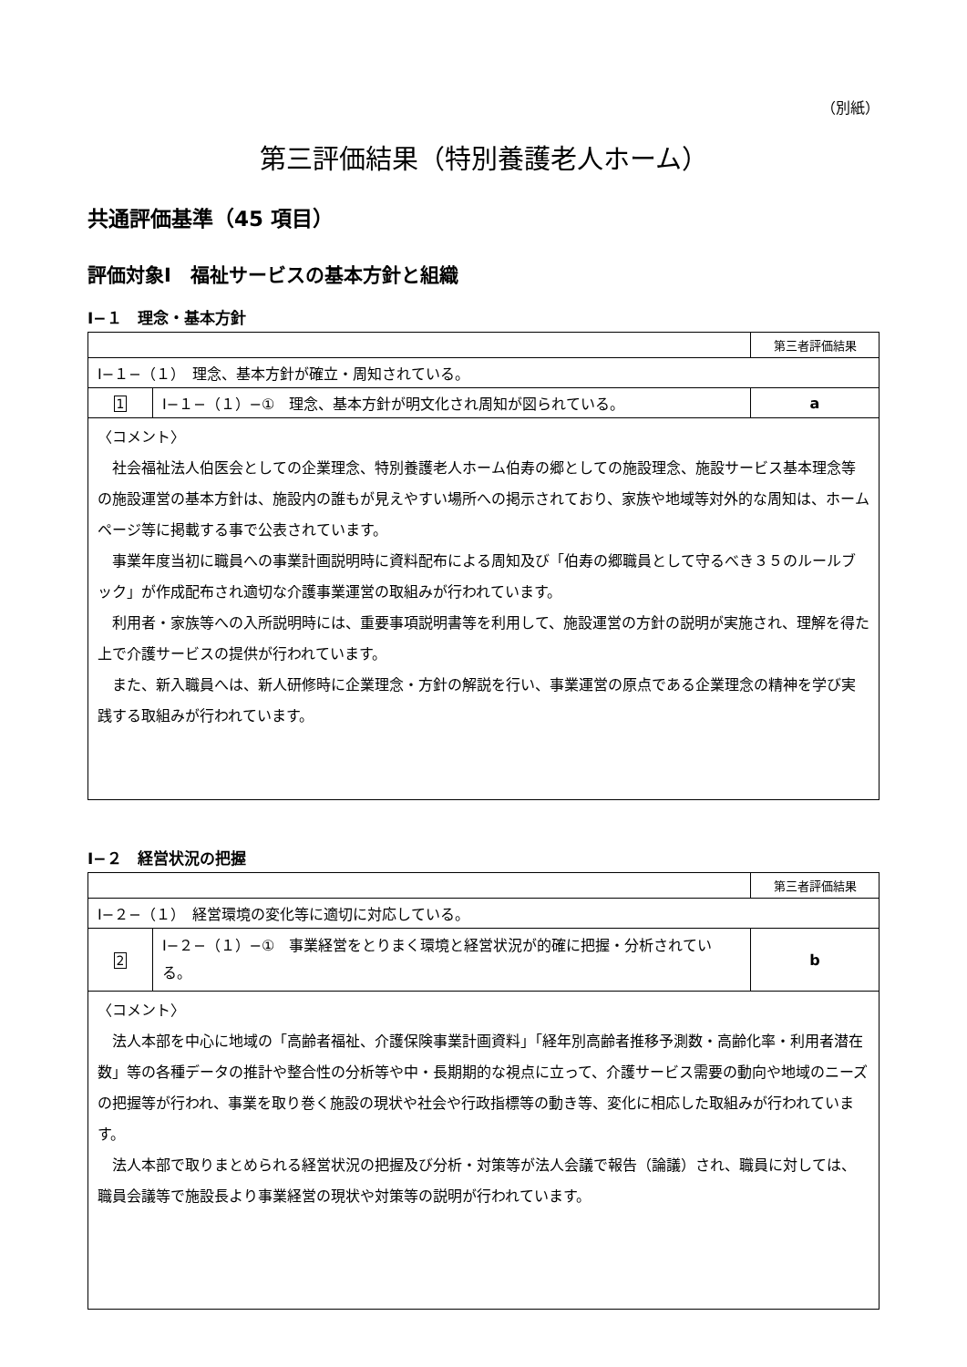（別紙）
第三評価結果（特別養護老人ホーム）
共通評価基準（45 項目）
評価対象Ⅰ　福祉サービスの基本方針と組織
Ⅰ−１　理念・基本方針
| | | 第三者評価結果 |
| Ⅰ−１−（１） 理念、基本方針が確立・周知されている。 | | |
| 1 | Ⅰ−１−（１）−① 理念、基本方針が明文化され周知が図られている。 | a |
| 〈コメント〉 社会福祉法人伯医会としての企業理念、特別養護老人ホーム伯寿の郷としての施設理念、施設サービス基本理念等の施設運営の基本方針は、施設内の誰もが見えやすい場所への掲示されており、家族や地域等対外的な周知は、ホームページ等に掲載する事で公表されています。 事業年度当初に職員への事業計画説明時に資料配布による周知及び「伯寿の郷職員として守るべき３５のルールブック」が作成配布され適切な介護事業運営の取組みが行われています。 利用者・家族等への入所説明時には、重要事項説明書等を利用して、施設運営の方針の説明が実施され、理解を得た上で介護サービスの提供が行われています。 また、新入職員へは、新人研修時に企業理念・方針の解説を行い、事業運営の原点である企業理念の精神を学び実践する取組みが行われています。 | | |
Ⅰ−２　経営状況の把握
| | | 第三者評価結果 |
| Ⅰ−２−（１） 経営環境の変化等に適切に対応している。 | | |
| 2 | Ⅰ−２−（１）−① 事業経営をとりまく環境と経営状況が的確に把握・分析されている。 | b |
| 〈コメント〉 法人本部を中心に地域の「高齢者福祉、介護保険事業計画資料」「経年別高齢者推移予測数・高齢化率・利用者潜在数」等の各種データの推計や整合性の分析等や中・長期期的な視点に立って、介護サービス需要の動向や地域のニーズの把握等が行われ、事業を取り巻く施設の現状や社会や行政指標等の動き等、変化に相応した取組みが行われています。 法人本部で取りまとめられる経営状況の把握及び分析・対策等が法人会議で報告（論議）され、職員に対しては、職員会議等で施設長より事業経営の現状や対策等の説明が行われています。 | | |